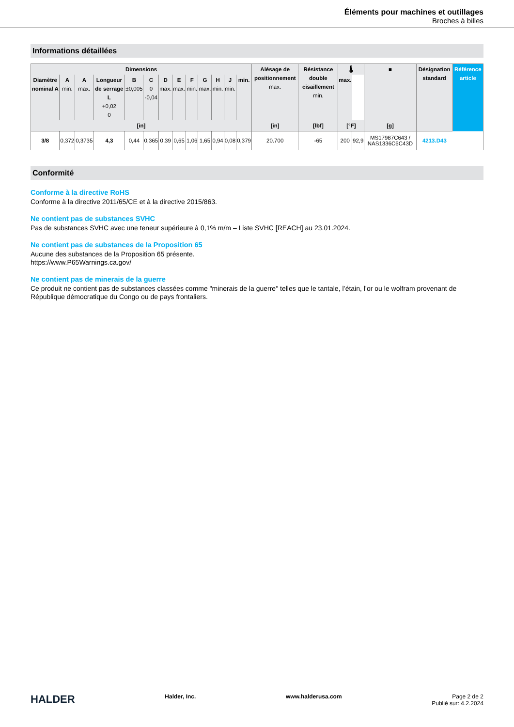Éléments pour machines et outillages
Broches à billes
Informations détaillées
| Dimensions | | | | | | | | | | | | | Alésage de positionnement max. | Résistance double cisaillement min. | 🌡 | | ■ | Désignation standard | Référence article |
| --- | --- | --- | --- | --- | --- | --- | --- | --- | --- | --- | --- | --- | --- | --- | --- | --- | --- | --- | --- |
| Diamètre nominal A | A min. | A max. | Longueur de serrage L +0,02 0 | B ±0,005 | C 0 -0,04 | D max. | E max. | F min. | G max. | H min. | J min. | min. | | | max. | | | | |
| [in] | | | | | | | | | | | | | [in] | [lbf] | [°F] | | [g] | | |
| 3/8 | 0,372 | 0,3735 | 4,3 | 0,44 | 0,365 | 0,39 | 0,65 | 1,06 | 1,65 | 0,94 | 0,08 | 0,379 | 20.700 | -65 | 200 | 92,9 | MS17987C643 / NAS1336C6C43D | 4213.D43 | |
Conformité
Conforme à la directive RoHS
Conforme à la directive 2011/65/CE et à la directive 2015/863.
Ne contient pas de substances SVHC
Pas de substances SVHC avec une teneur supérieure à 0,1% m/m – Liste SVHC [REACH] au 23.01.2024.
Ne contient pas de substances de la Proposition 65
Aucune des substances de la Proposition 65 présente.
https://www.P65Warnings.ca.gov/
Ne contient pas de minerais de la guerre
Ce produit ne contient pas de substances classées comme "minerais de la guerre" telles que le tantale, l’étain, l’or ou le wolfram provenant de République démocratique du Congo ou de pays frontaliers.
HALDER
Halder, Inc. www.halderusa.com Page 2 de 2
Publié sur: 4.2.2024